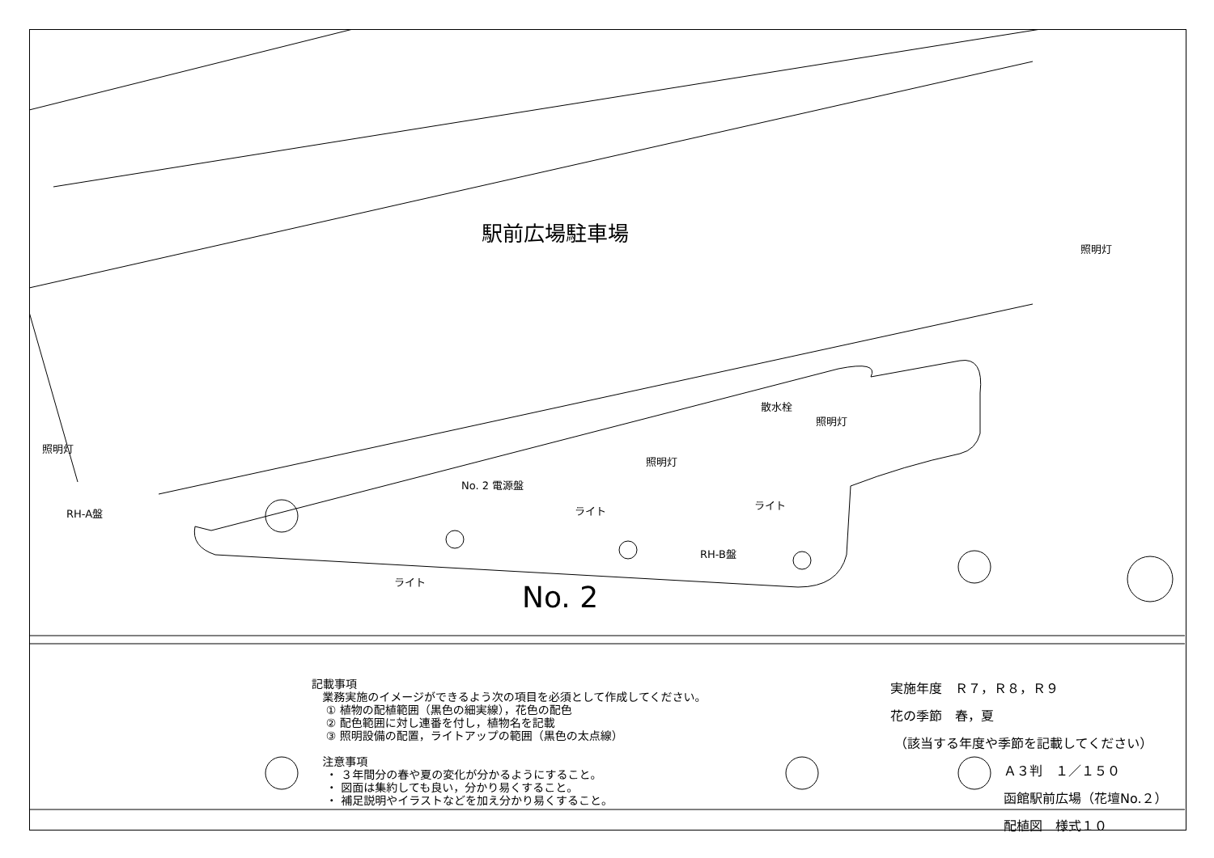駅前広場駐車場
照明灯
照明灯
散水栓
照明灯
照明灯
No. 2 電源盤
RH-A盤 ライト ライト
RH-B盤
ライト
No. 2
記載事項
業務実施のイメージができるよう次の項目を必須として作成してください。
① 植物の配植範囲（黒色の細実線），花色の配色
② 配色範囲に対し連番を付し，植物名を記載
③ 照明設備の配置，ライトアップの範囲（黒色の太点線）
注意事項
・ ３年間分の春や夏の変化が分かるようにすること。
・ 図面は集約しても良い，分かり易くすること。
・ 補足説明やイラストなどを加え分かり易くすること。
実施年度　Ｒ７，Ｒ８，Ｒ９
花の季節　春，夏
（該当する年度や季節を記載してください）
Ａ３判　１／１５０
函館駅前広場（花壇No.２）
配植図　様式１０